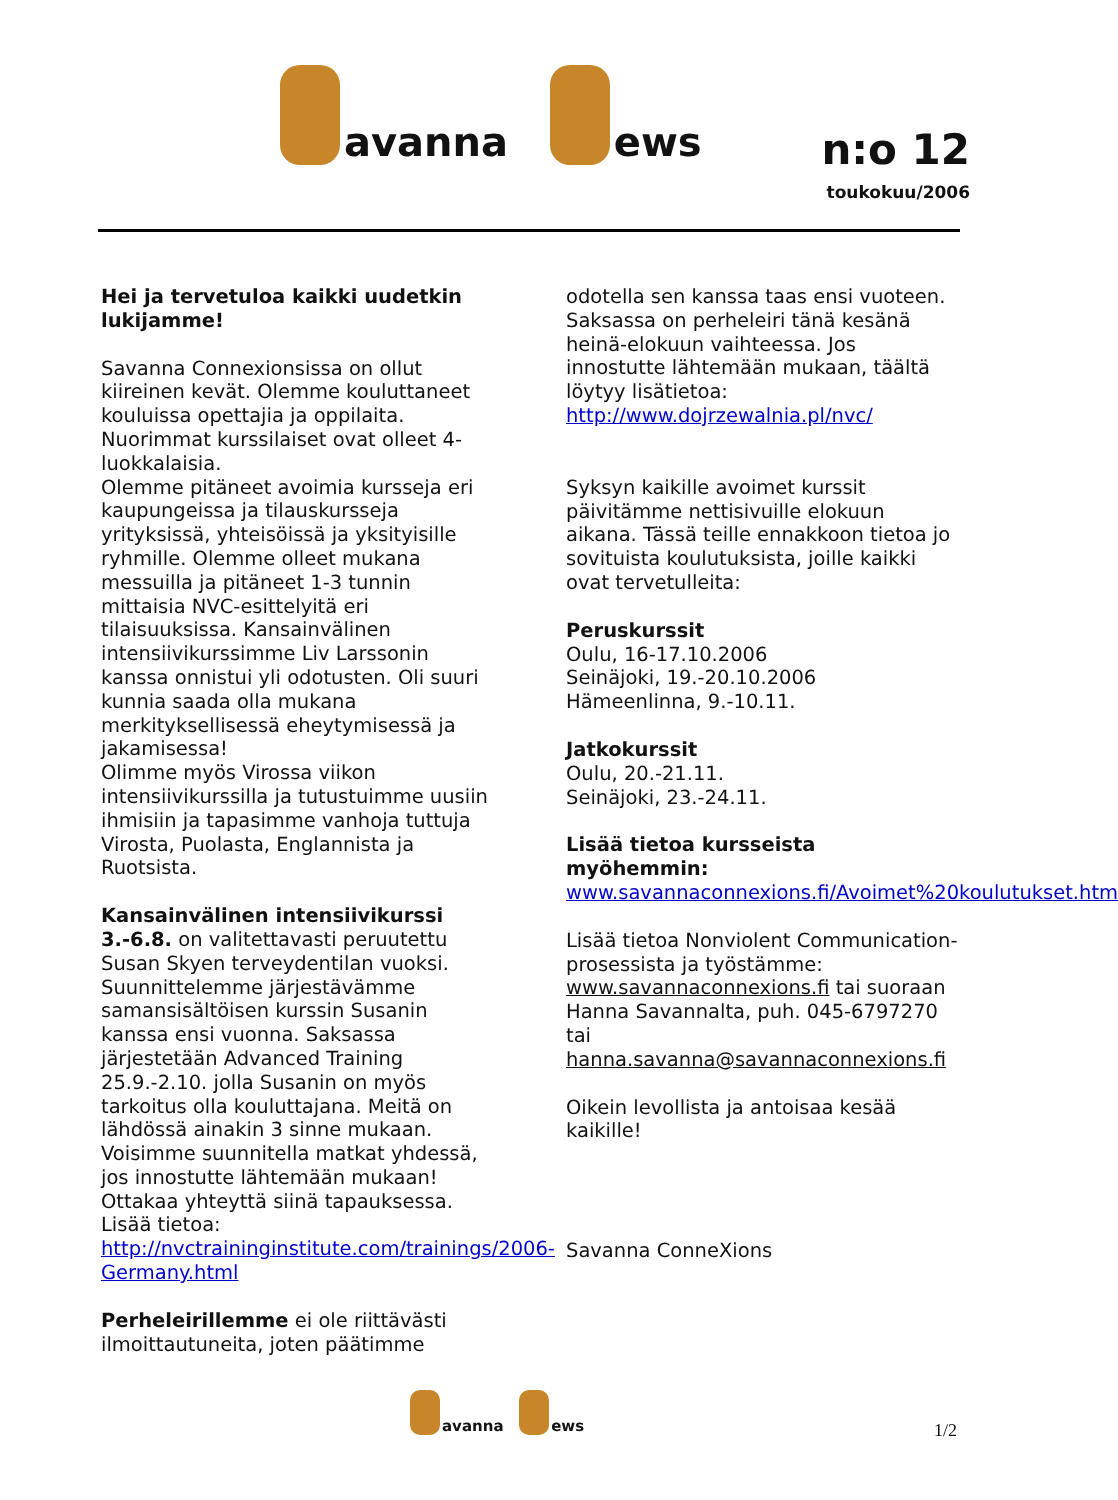avanna ews
n:o 12
toukokuu/2006
Hei ja tervetuloa kaikki uudetkin lukijamme!
Savanna Connexionsissa on ollut kiireinen kevät. Olemme kouluttaneet kouluissa opettajia ja oppilaita. Nuorimmat kurssilaiset ovat olleet 4-luokkalaisia.
Olemme pitäneet avoimia kursseja eri kaupungeissa ja tilauskursseja yrityksissä, yhteisöissä ja yksityisille ryhmille. Olemme olleet mukana messuilla ja pitäneet 1-3 tunnin mittaisia NVC-esittelyitä eri tilaisuuksissa. Kansainvälinen intensiivikurssimme Liv Larssonin kanssa onnistui yli odotusten. Oli suuri kunnia saada olla mukana merkityksellisessä eheytymisessä ja jakamisessa!
Olimme myös Virossa viikon intensiivikurssilla ja tutustuimme uusiin ihmisiin ja tapasimme vanhoja tuttuja Virosta, Puolasta, Englannista ja Ruotsista.
Kansainvälinen intensiivikurssi 3.-6.8. on valitettavasti peruutettu Susan Skyen terveydentilan vuoksi. Suunnittelemme järjestävämme samansisältöisen kurssin Susanin kanssa ensi vuonna. Saksassa järjestetään Advanced Training 25.9.-2.10. jolla Susanin on myös tarkoitus olla kouluttajana. Meitä on lähdössä ainakin 3 sinne mukaan. Voisimme suunnitella matkat yhdessä, jos innostutte lähtemään mukaan! Ottakaa yhteyttä siinä tapauksessa. Lisää tietoa: http://nvctraininginstitute.com/trainings/2006-Germany.html
Perheleirillemme ei ole riittävästi ilmoittautuneita, joten päätimme
odotella sen kanssa taas ensi vuoteen. Saksassa on perheleiri tänä kesänä heinä-elokuun vaihteessa. Jos innostutte lähtemään mukaan, täältä löytyy lisätietoa: http://www.dojrzewalnia.pl/nvc/
Syksyn kaikille avoimet kurssit päivitämme nettisivuille elokuun aikana. Tässä teille ennakkoon tietoa jo sovituista koulutuksista, joille kaikki ovat tervetulleita:
Peruskurssit
Oulu, 16-17.10.2006
Seinäjoki, 19.-20.10.2006
Hämeenlinna, 9.-10.11.
Jatkokurssit
Oulu, 20.-21.11.
Seinäjoki, 23.-24.11.
Lisää tietoa kursseista myöhemmin:
www.savannaconnexions.fi/Avoimet%20koulutukset.htm
Lisää tietoa Nonviolent Communication-prosessista ja työstämme: www.savannaconnexions.fi tai suoraan Hanna Savannalta, puh. 045-6797270 tai hanna.savanna@savannaconnexions.fi
Oikein levollista ja antoisaa kesää kaikille!
Savanna ConneXions
avanna ews
1/2